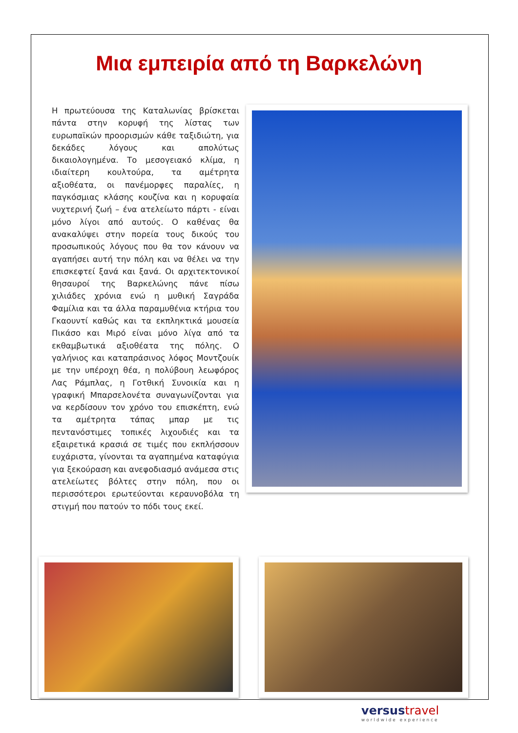Μια εμπειρία από τη Βαρκελώνη
Η πρωτεύουσα της Καταλωνίας βρίσκεται πάντα στην κορυφή της λίστας των ευρωπαϊκών προορισμών κάθε ταξιδιώτη, για δεκάδες λόγους και απολύτως δικαιολογημένα. Το μεσογειακό κλίμα, η ιδιαίτερη κουλτούρα, τα αμέτρητα αξιοθέατα, οι πανέμορφες παραλίες, η παγκόσμιας κλάσης κουζίνα και η κορυφαία νυχτερινή ζωή – ένα ατελείωτο πάρτι - είναι μόνο λίγοι από αυτούς. Ο καθένας θα ανακαλύψει στην πορεία τους δικούς του προσωπικούς λόγους που θα τον κάνουν να αγαπήσει αυτή την πόλη και να θέλει να την επισκεφτεί ξανά και ξανά. Οι αρχιτεκτονικοί θησαυροί της Βαρκελώνης πάνε πίσω χιλιάδες χρόνια ενώ η μυθική Σαγράδα Φαμίλια και τα άλλα παραμυθένια κτήρια του Γκαουντί καθώς και τα εκπληκτικά μουσεία Πικάσο και Μιρό είναι μόνο λίγα από τα εκθαμβωτικά αξιοθέατα της πόλης. Ο γαλήνιος και καταπράσινος λόφος Μοντζουίκ με την υπέροχη θέα, η πολύβουη λεωφόρος Λας Ράμπλας, η Γοτθική Συνοικία και η γραφική Μπαρσελονέτα συναγωνίζονται για να κερδίσουν τον χρόνο του επισκέπτη, ενώ τα αμέτρητα τάπας μπαρ με τις πεντανόστιμες τοπικές λιχουδιές και τα εξαιρετικά κρασιά σε τιμές που εκπλήσσουν ευχάριστα, γίνονται τα αγαπημένα καταφύγια για ξεκούραση και ανεφοδιασμό ανάμεσα στις ατελείωτες βόλτες στην πόλη, που οι περισσότεροι ερωτεύονται κεραυνοβόλα τη στιγμή που πατούν το πόδι τους εκεί.
versus travel
worldwide experience